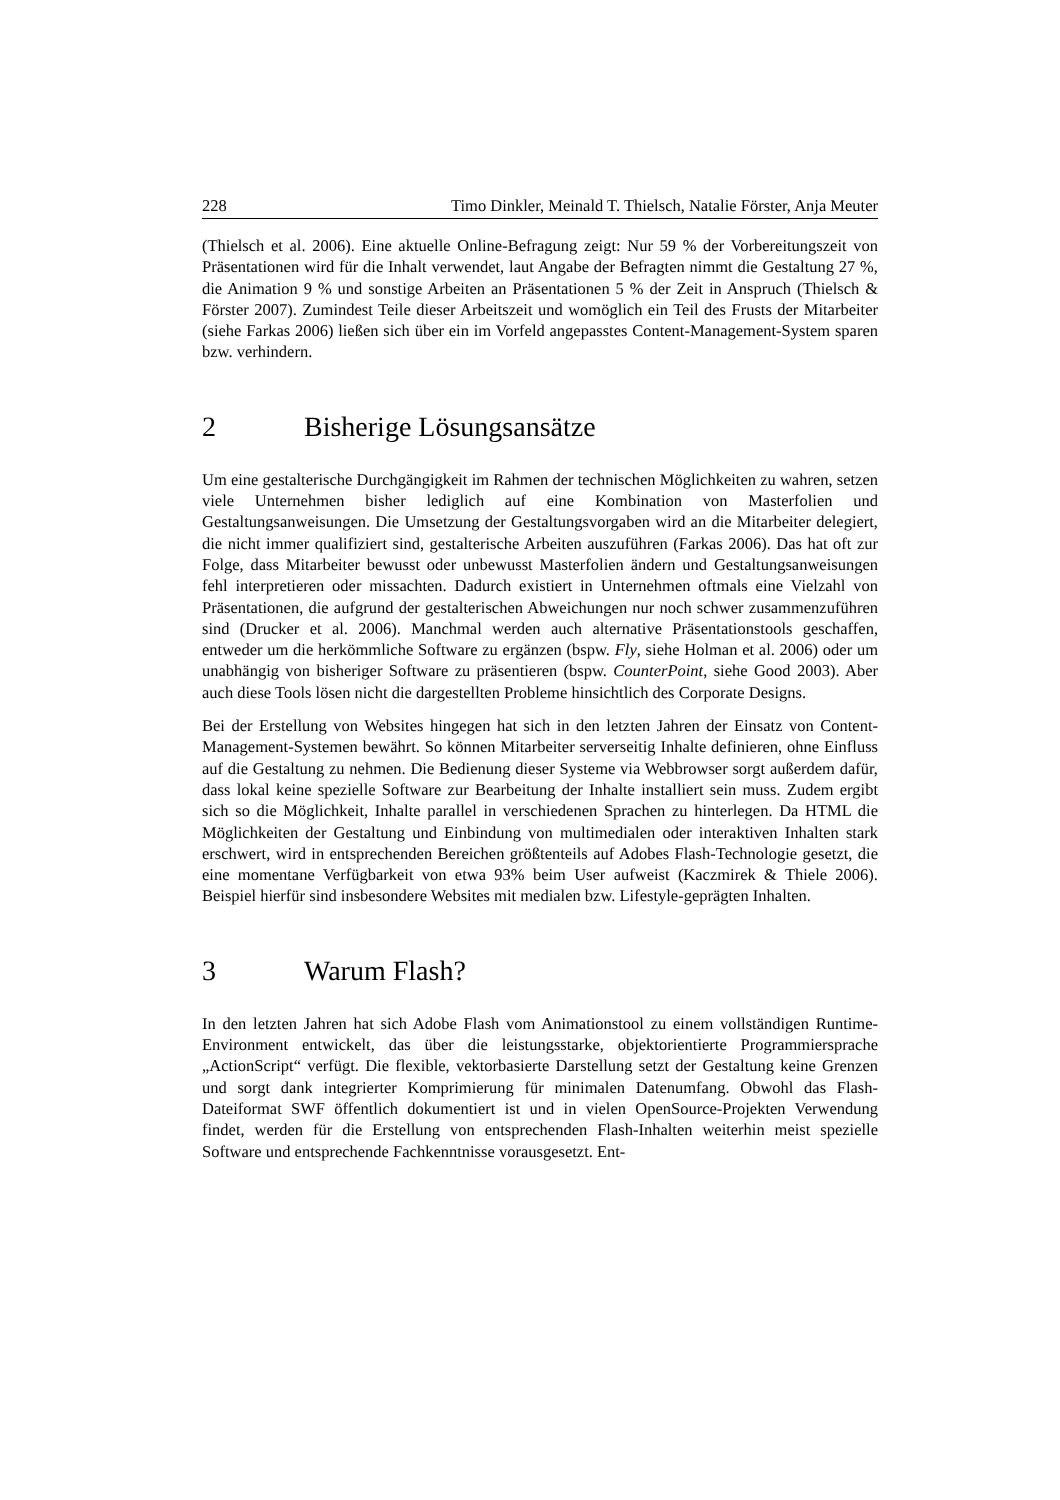228 Timo Dinkler, Meinald T. Thielsch, Natalie Förster, Anja Meuter
(Thielsch et al. 2006). Eine aktuelle Online-Befragung zeigt: Nur 59 % der Vorbereitungszeit von Präsentationen wird für die Inhalt verwendet, laut Angabe der Befragten nimmt die Gestaltung 27 %, die Animation 9 % und sonstige Arbeiten an Präsentationen 5 % der Zeit in Anspruch (Thielsch & Förster 2007). Zumindest Teile dieser Arbeitszeit und womöglich ein Teil des Frusts der Mitarbeiter (siehe Farkas 2006) ließen sich über ein im Vorfeld angepasstes Content-Management-System sparen bzw. verhindern.
2 Bisherige Lösungsansätze
Um eine gestalterische Durchgängigkeit im Rahmen der technischen Möglichkeiten zu wahren, setzen viele Unternehmen bisher lediglich auf eine Kombination von Masterfolien und Gestaltungsanweisungen. Die Umsetzung der Gestaltungsvorgaben wird an die Mitarbeiter delegiert, die nicht immer qualifiziert sind, gestalterische Arbeiten auszuführen (Farkas 2006). Das hat oft zur Folge, dass Mitarbeiter bewusst oder unbewusst Masterfolien ändern und Gestaltungsanweisungen fehl interpretieren oder missachten. Dadurch existiert in Unternehmen oftmals eine Vielzahl von Präsentationen, die aufgrund der gestalterischen Abweichungen nur noch schwer zusammenzuführen sind (Drucker et al. 2006). Manchmal werden auch alternative Präsentationstools geschaffen, entweder um die herkömmliche Software zu ergänzen (bspw. Fly, siehe Holman et al. 2006) oder um unabhängig von bisheriger Software zu präsentieren (bspw. CounterPoint, siehe Good 2003). Aber auch diese Tools lösen nicht die dargestellten Probleme hinsichtlich des Corporate Designs.
Bei der Erstellung von Websites hingegen hat sich in den letzten Jahren der Einsatz von Content-Management-Systemen bewährt. So können Mitarbeiter serverseitig Inhalte definieren, ohne Einfluss auf die Gestaltung zu nehmen. Die Bedienung dieser Systeme via Webbrowser sorgt außerdem dafür, dass lokal keine spezielle Software zur Bearbeitung der Inhalte installiert sein muss. Zudem ergibt sich so die Möglichkeit, Inhalte parallel in verschiedenen Sprachen zu hinterlegen. Da HTML die Möglichkeiten der Gestaltung und Einbindung von multimedialen oder interaktiven Inhalten stark erschwert, wird in entsprechenden Bereichen größtenteils auf Adobes Flash-Technologie gesetzt, die eine momentane Verfügbarkeit von etwa 93% beim User aufweist (Kaczmirek & Thiele 2006). Beispiel hierfür sind insbesondere Websites mit medialen bzw. Lifestyle-geprägten Inhalten.
3 Warum Flash?
In den letzten Jahren hat sich Adobe Flash vom Animationstool zu einem vollständigen Runtime-Environment entwickelt, das über die leistungsstarke, objektorientierte Programmiersprache „ActionScript“ verfügt. Die flexible, vektorbasierte Darstellung setzt der Gestaltung keine Grenzen und sorgt dank integrierter Komprimierung für minimalen Datenumfang. Obwohl das Flash-Dateiformat SWF öffentlich dokumentiert ist und in vielen OpenSource-Projekten Verwendung findet, werden für die Erstellung von entsprechenden Flash-Inhalten weiterhin meist spezielle Software und entsprechende Fachkenntnisse vorausgesetzt. Ent-